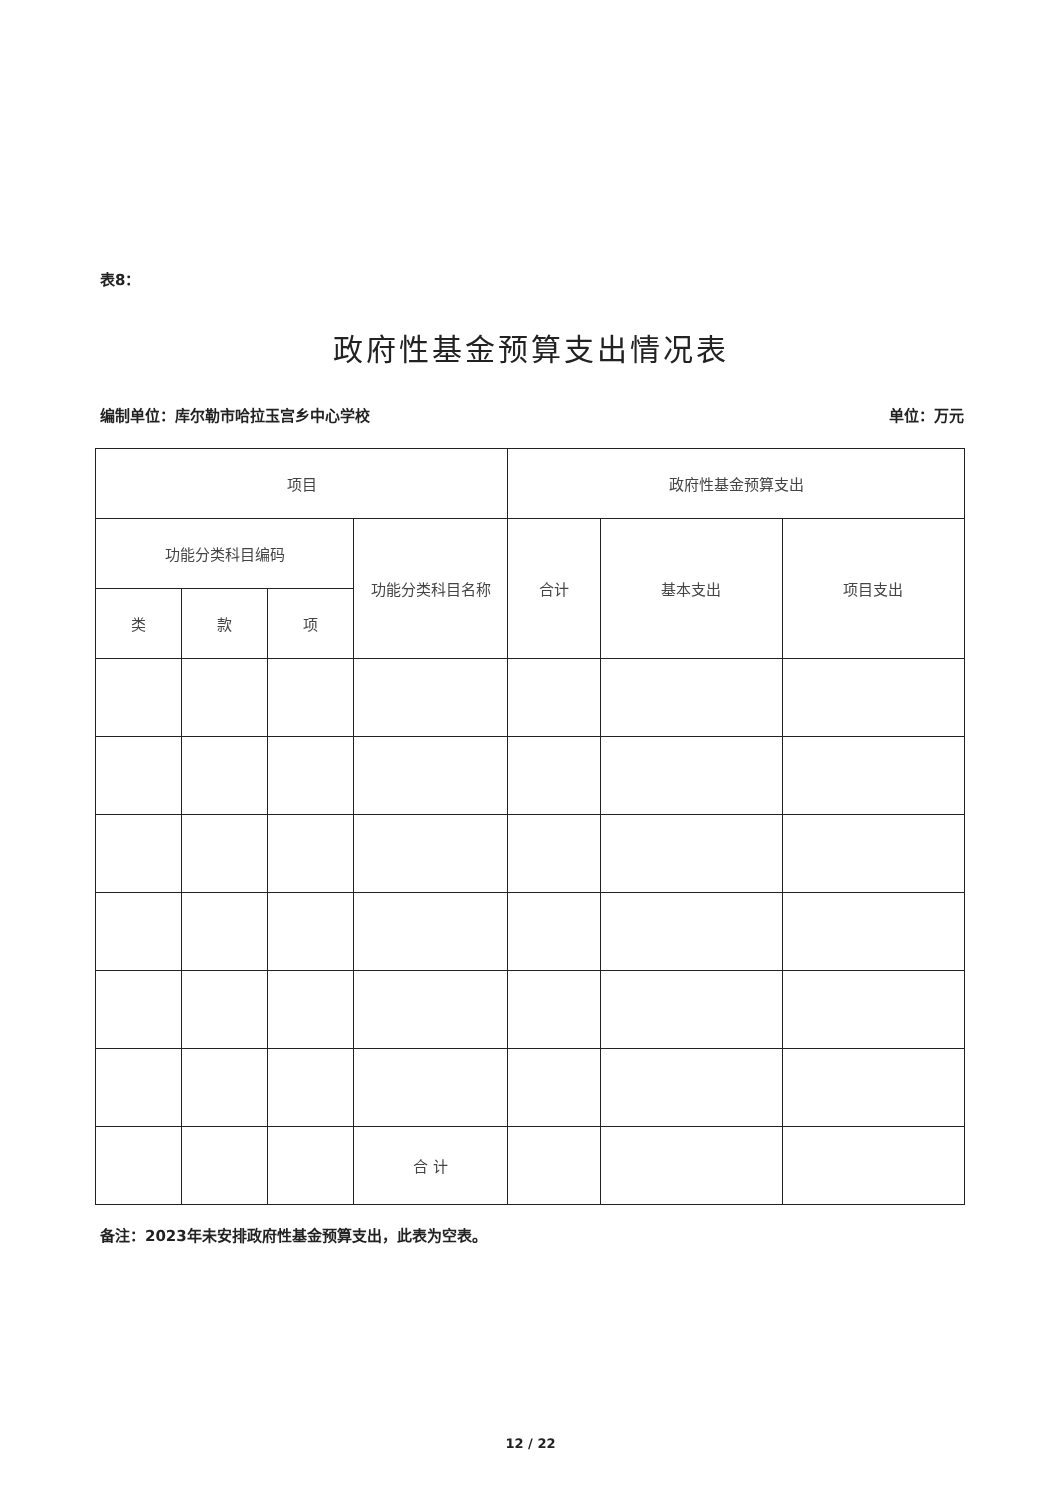表8：
政府性基金预算支出情况表
编制单位：库尔勒市哈拉玉宫乡中心学校 单位：万元
| 项目 | | | | 政府性基金预算支出 | | |
| --- | --- | --- | --- | --- | --- | --- |
| 功能分类科目编码 | | | 功能分类科目名称 | 合计 | 基本支出 | 项目支出 |
| 类 | 款 | 项 | | | | |
| | | | 合 计 | | | |
备注：2023年未安排政府性基金预算支出，此表为空表。
12 / 22